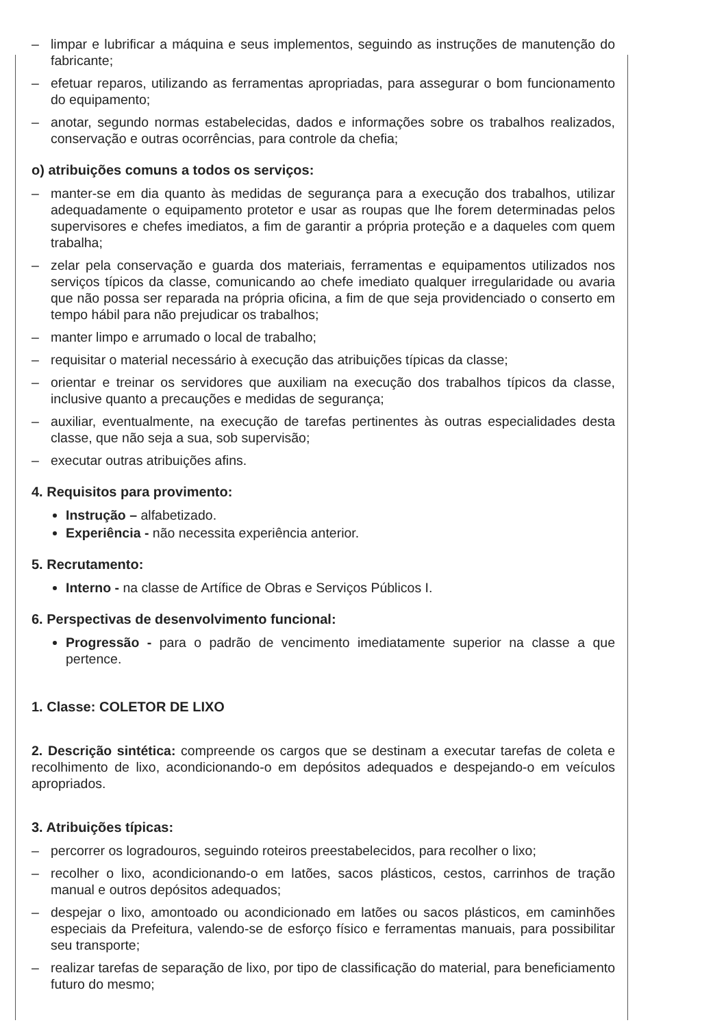– limpar e lubrificar a máquina e seus implementos, seguindo as instruções de manutenção do fabricante;
– efetuar reparos, utilizando as ferramentas apropriadas, para assegurar o bom funcionamento do equipamento;
– anotar, segundo normas estabelecidas, dados e informações sobre os trabalhos realizados, conservação e outras ocorrências, para controle da chefia;
o) atribuições comuns a todos os serviços:
– manter-se em dia quanto às medidas de segurança para a execução dos trabalhos, utilizar adequadamente o equipamento protetor e usar as roupas que lhe forem determinadas pelos supervisores e chefes imediatos, a fim de garantir a própria proteção e a daqueles com quem trabalha;
– zelar pela conservação e guarda dos materiais, ferramentas e equipamentos utilizados nos serviços típicos da classe, comunicando ao chefe imediato qualquer irregularidade ou avaria que não possa ser reparada na própria oficina, a fim de que seja providenciado o conserto em tempo hábil para não prejudicar os trabalhos;
– manter limpo e arrumado o local de trabalho;
– requisitar o material necessário à execução das atribuições típicas da classe;
– orientar e treinar os servidores que auxiliam na execução dos trabalhos típicos da classe, inclusive quanto a precauções e medidas de segurança;
– auxiliar, eventualmente, na execução de tarefas pertinentes às outras especialidades desta classe, que não seja a sua, sob supervisão;
– executar outras atribuições afins.
4. Requisitos para provimento:
Instrução – alfabetizado.
Experiência - não necessita experiência anterior.
5. Recrutamento:
Interno - na classe de Artífice de Obras e Serviços Públicos I.
6. Perspectivas de desenvolvimento funcional:
Progressão - para o padrão de vencimento imediatamente superior na classe a que pertence.
1. Classe: COLETOR DE LIXO
2. Descrição sintética: compreende os cargos que se destinam a executar tarefas de coleta e recolhimento de lixo, acondicionando-o em depósitos adequados e despejando-o em veículos apropriados.
3. Atribuições típicas:
– percorrer os logradouros, seguindo roteiros preestabelecidos, para recolher o lixo;
– recolher o lixo, acondicionando-o em latões, sacos plásticos, cestos, carrinhos de tração manual e outros depósitos adequados;
– despejar o lixo, amontoado ou acondicionado em latões ou sacos plásticos, em caminhões especiais da Prefeitura, valendo-se de esforço físico e ferramentas manuais, para possibilitar seu transporte;
– realizar tarefas de separação de lixo, por tipo de classificação do material, para beneficiamento futuro do mesmo;